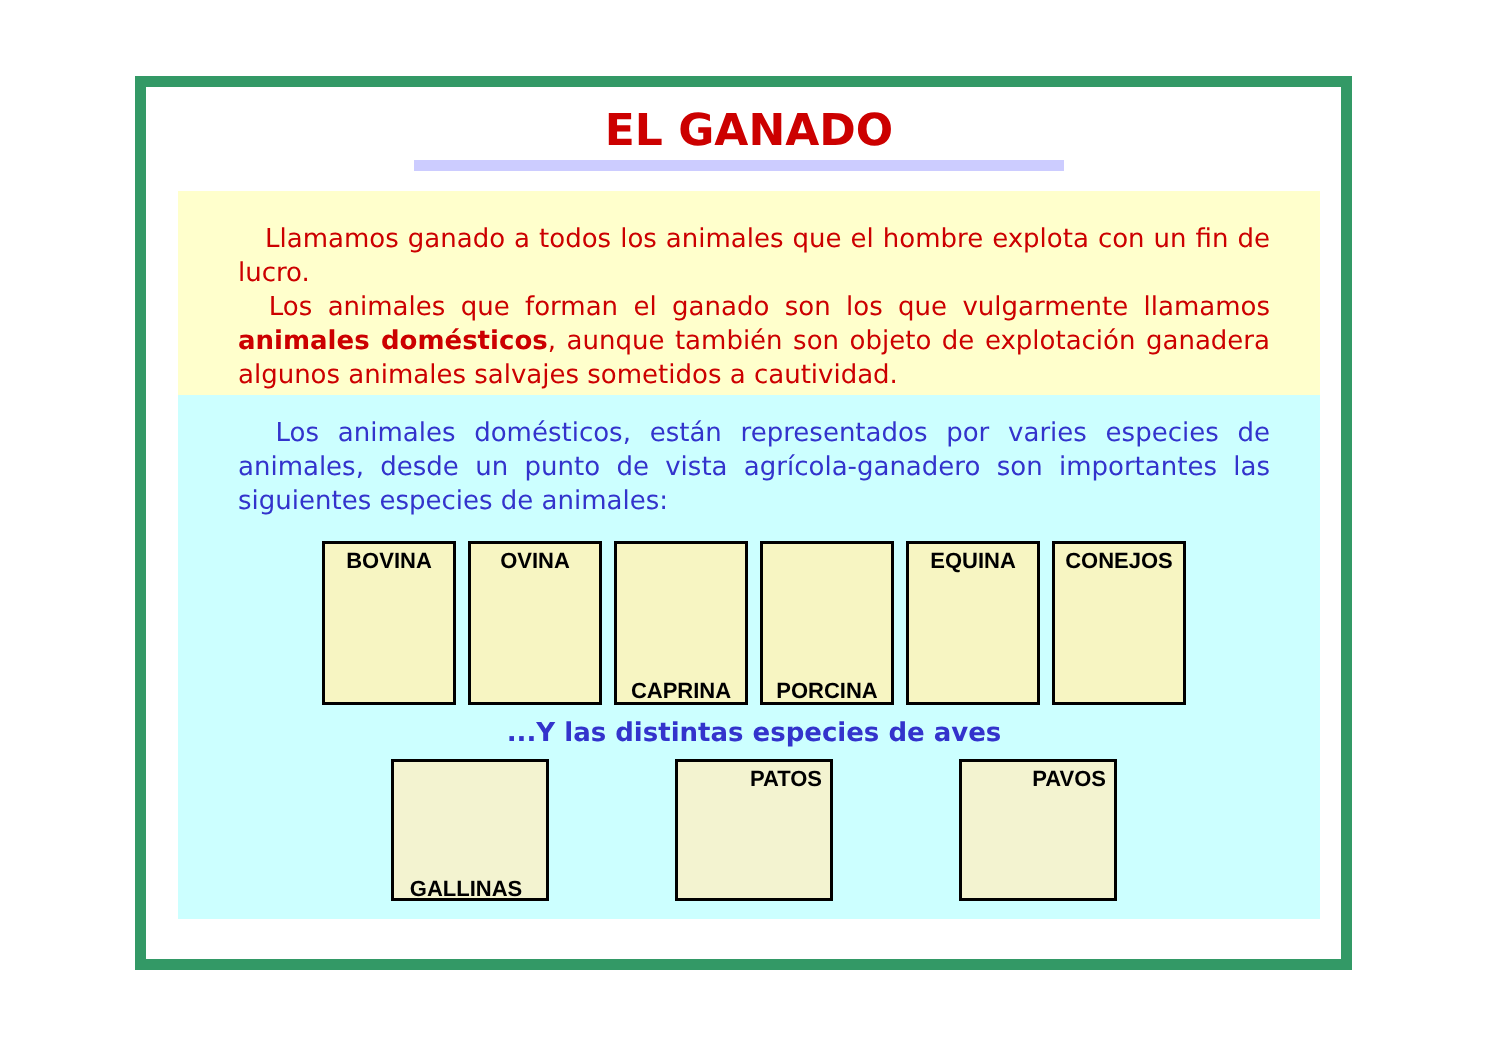EL GANADO
Llamamos ganado a todos los animales que el hombre explota con un fin de lucro.
Los animales que forman el ganado son los que vulgarmente llamamos animales domésticos, aunque también son objeto de explotación ganadera algunos animales salvajes sometidos a cautividad.
Los animales domésticos, están representados por varies especies de animales, desde un punto de vista agrícola-ganadero son importantes las siguientes especies de animales:
BOVINA OVINA
CAPRINA PORCINA
EQUINA CONEJOS
...Y las distintas especies de aves
GALLINAS
PATOS PAVOS